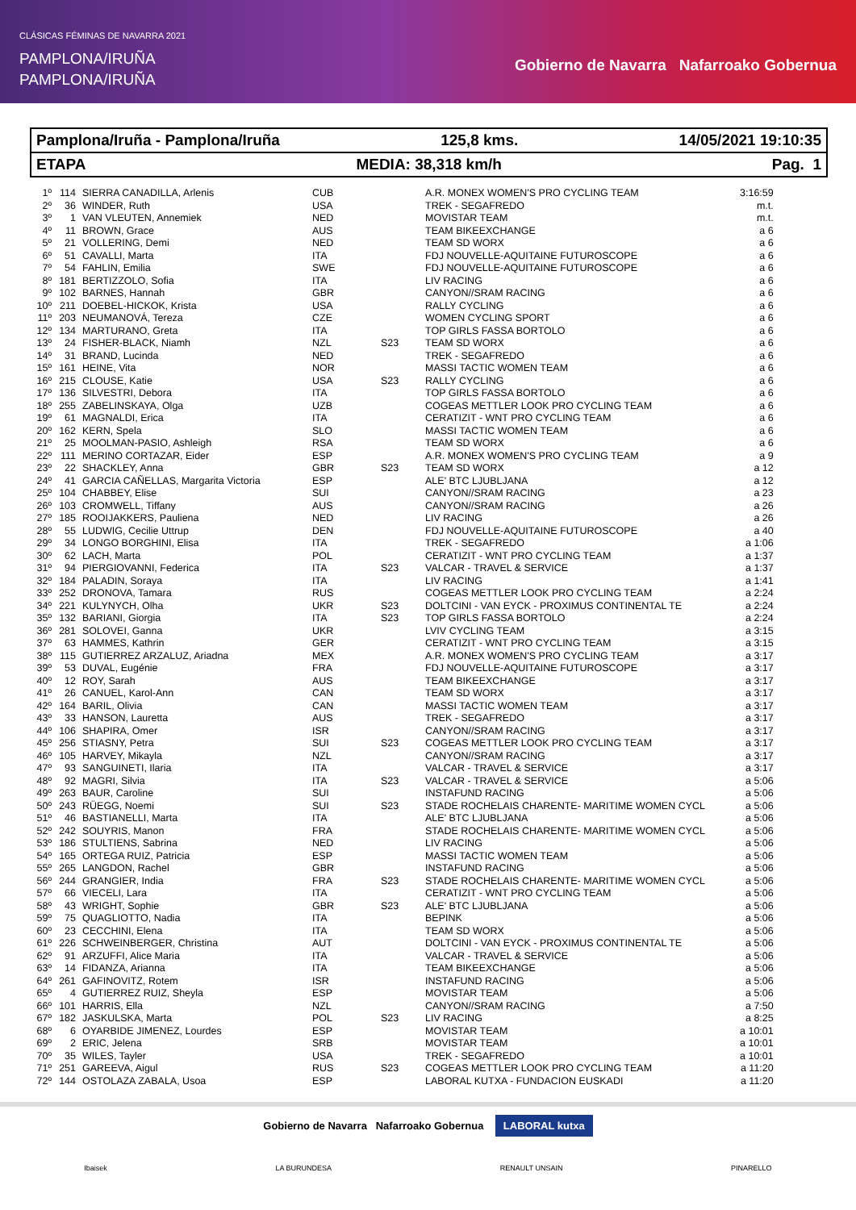CLÁSICAS FÉMINAS DE NAVARRA 2021
PAMPLONA/IRUÑA
PAMPLONA/IRUÑA
Gobierno de Navarra Nafarroako Gobernua
Pamplona/Iruña - Pamplona/Iruña 125,8 kms. 14/05/2021 19:10:35
ETAPA MEDIA: 38,318 km/h Pag. 1
| 1º | 114 | SIERRA CANADILLA, Arlenis | CUB | | A.R. MONEX WOMEN'S PRO CYCLING TEAM | 3:16:59 |
| 2º | 36 | WINDER, Ruth | USA | | TREK - SEGAFREDO | m.t. |
| 3º | 1 | VAN VLEUTEN, Annemiek | NED | | MOVISTAR TEAM | m.t. |
| 4º | 11 | BROWN, Grace | AUS | | TEAM BIKEEXCHANGE | a 6 |
| 5º | 21 | VOLLERING, Demi | NED | | TEAM SD WORX | a 6 |
| 6º | 51 | CAVALLI, Marta | ITA | | FDJ NOUVELLE-AQUITAINE FUTUROSCOPE | a 6 |
| 7º | 54 | FAHLIN, Emilia | SWE | | FDJ NOUVELLE-AQUITAINE FUTUROSCOPE | a 6 |
| 8º | 181 | BERTIZZOLO, Sofia | ITA | | LIV RACING | a 6 |
| 9º | 102 | BARNES, Hannah | GBR | | CANYON//SRAM RACING | a 6 |
| 10º | 211 | DOEBEL-HICKOK, Krista | USA | | RALLY CYCLING | a 6 |
| 11º | 203 | NEUMANOVÁ, Tereza | CZE | | WOMEN CYCLING SPORT | a 6 |
| 12º | 134 | MARTURANO, Greta | ITA | | TOP GIRLS FASSA BORTOLO | a 6 |
| 13º | 24 | FISHER-BLACK, Niamh | NZL | S23 | TEAM SD WORX | a 6 |
| 14º | 31 | BRAND, Lucinda | NED | | TREK - SEGAFREDO | a 6 |
| 15º | 161 | HEINE, Vita | NOR | | MASSI TACTIC WOMEN TEAM | a 6 |
| 16º | 215 | CLOUSE, Katie | USA | S23 | RALLY CYCLING | a 6 |
| 17º | 136 | SILVESTRI, Debora | ITA | | TOP GIRLS FASSA BORTOLO | a 6 |
| 18º | 255 | ZABELINSKAYA, Olga | UZB | | COGEAS METTLER LOOK PRO CYCLING TEAM | a 6 |
| 19º | 61 | MAGNALDI, Erica | ITA | | CERATIZIT - WNT PRO CYCLING TEAM | a 6 |
| 20º | 162 | KERN, Spela | SLO | | MASSI TACTIC WOMEN TEAM | a 6 |
| 21º | 25 | MOOLMAN-PASIO, Ashleigh | RSA | | TEAM SD WORX | a 6 |
| 22º | 111 | MERINO CORTAZAR, Eider | ESP | | A.R. MONEX WOMEN'S PRO CYCLING TEAM | a 9 |
| 23º | 22 | SHACKLEY, Anna | GBR | S23 | TEAM SD WORX | a 12 |
| 24º | 41 | GARCIA CAÑELLAS, Margarita Victoria | ESP | | ALE' BTC LJUBLJANA | a 12 |
| 25º | 104 | CHABBEY, Elise | SUI | | CANYON//SRAM RACING | a 23 |
| 26º | 103 | CROMWELL, Tiffany | AUS | | CANYON//SRAM RACING | a 26 |
| 27º | 185 | ROOIJAKKERS, Pauliena | NED | | LIV RACING | a 26 |
| 28º | 55 | LUDWIG, Cecilie Uttrup | DEN | | FDJ NOUVELLE-AQUITAINE FUTUROSCOPE | a 40 |
| 29º | 34 | LONGO BORGHINI, Elisa | ITA | | TREK - SEGAFREDO | a 1:06 |
| 30º | 62 | LACH, Marta | POL | | CERATIZIT - WNT PRO CYCLING TEAM | a 1:37 |
| 31º | 94 | PIERGIOVANNI, Federica | ITA | S23 | VALCAR - TRAVEL & SERVICE | a 1:37 |
| 32º | 184 | PALADIN, Soraya | ITA | | LIV RACING | a 1:41 |
| 33º | 252 | DRONOVA, Tamara | RUS | | COGEAS METTLER LOOK PRO CYCLING TEAM | a 2:24 |
| 34º | 221 | KULYNYCH, Olha | UKR | S23 | DOLTCINI - VAN EYCK - PROXIMUS CONTINENTAL TE | a 2:24 |
| 35º | 132 | BARIANI, Giorgia | ITA | S23 | TOP GIRLS FASSA BORTOLO | a 2:24 |
| 36º | 281 | SOLOVEI, Ganna | UKR | | LVIV CYCLING TEAM | a 3:15 |
| 37º | 63 | HAMMES, Kathrin | GER | | CERATIZIT - WNT PRO CYCLING TEAM | a 3:15 |
| 38º | 115 | GUTIERREZ ARZALUZ, Ariadna | MEX | | A.R. MONEX WOMEN'S PRO CYCLING TEAM | a 3:17 |
| 39º | 53 | DUVAL, Eugénie | FRA | | FDJ NOUVELLE-AQUITAINE FUTUROSCOPE | a 3:17 |
| 40º | 12 | ROY, Sarah | AUS | | TEAM BIKEEXCHANGE | a 3:17 |
| 41º | 26 | CANUEL, Karol-Ann | CAN | | TEAM SD WORX | a 3:17 |
| 42º | 164 | BARIL, Olivia | CAN | | MASSI TACTIC WOMEN TEAM | a 3:17 |
| 43º | 33 | HANSON, Lauretta | AUS | | TREK - SEGAFREDO | a 3:17 |
| 44º | 106 | SHAPIRA, Omer | ISR | | CANYON//SRAM RACING | a 3:17 |
| 45º | 256 | STIASNY, Petra | SUI | S23 | COGEAS METTLER LOOK PRO CYCLING TEAM | a 3:17 |
| 46º | 105 | HARVEY, Mikayla | NZL | | CANYON//SRAM RACING | a 3:17 |
| 47º | 93 | SANGUINETI, Ilaria | ITA | | VALCAR - TRAVEL & SERVICE | a 3:17 |
| 48º | 92 | MAGRI, Silvia | ITA | S23 | VALCAR - TRAVEL & SERVICE | a 5:06 |
| 49º | 263 | BAUR, Caroline | SUI | | INSTAFUND RACING | a 5:06 |
| 50º | 243 | RÜEGG, Noemi | SUI | S23 | STADE ROCHELAIS CHARENTE- MARITIME WOMEN CYCL | a 5:06 |
| 51º | 46 | BASTIANELLI, Marta | ITA | | ALE' BTC LJUBLJANA | a 5:06 |
| 52º | 242 | SOUYRIS, Manon | FRA | | STADE ROCHELAIS CHARENTE- MARITIME WOMEN CYCL | a 5:06 |
| 53º | 186 | STULTIENS, Sabrina | NED | | LIV RACING | a 5:06 |
| 54º | 165 | ORTEGA RUIZ, Patricia | ESP | | MASSI TACTIC WOMEN TEAM | a 5:06 |
| 55º | 265 | LANGDON, Rachel | GBR | | INSTAFUND RACING | a 5:06 |
| 56º | 244 | GRANGIER, India | FRA | S23 | STADE ROCHELAIS CHARENTE- MARITIME WOMEN CYCL | a 5:06 |
| 57º | 66 | VIECELI, Lara | ITA | | CERATIZIT - WNT PRO CYCLING TEAM | a 5:06 |
| 58º | 43 | WRIGHT, Sophie | GBR | S23 | ALE' BTC LJUBLJANA | a 5:06 |
| 59º | 75 | QUAGLIOTTO, Nadia | ITA | | BEPINK | a 5:06 |
| 60º | 23 | CECCHINI, Elena | ITA | | TEAM SD WORX | a 5:06 |
| 61º | 226 | SCHWEINBERGER, Christina | AUT | | DOLTCINI - VAN EYCK - PROXIMUS CONTINENTAL TE | a 5:06 |
| 62º | 91 | ARZUFFI, Alice Maria | ITA | | VALCAR - TRAVEL & SERVICE | a 5:06 |
| 63º | 14 | FIDANZA, Arianna | ITA | | TEAM BIKEEXCHANGE | a 5:06 |
| 64º | 261 | GAFINOVITZ, Rotem | ISR | | INSTAFUND RACING | a 5:06 |
| 65º | 4 | GUTIERREZ RUIZ, Sheyla | ESP | | MOVISTAR TEAM | a 5:06 |
| 66º | 101 | HARRIS, Ella | NZL | | CANYON//SRAM RACING | a 7:50 |
| 67º | 182 | JASKULSKA, Marta | POL | S23 | LIV RACING | a 8:25 |
| 68º | 6 | OYARBIDE JIMENEZ, Lourdes | ESP | | MOVISTAR TEAM | a 10:01 |
| 69º | 2 | ERIC, Jelena | SRB | | MOVISTAR TEAM | a 10:01 |
| 70º | 35 | WILES, Tayler | USA | | TREK - SEGAFREDO | a 10:01 |
| 71º | 251 | GAREEVA, Aigul | RUS | S23 | COGEAS METTLER LOOK PRO CYCLING TEAM | a 11:20 |
| 72º | 144 | OSTOLAZA ZABALA, Usoa | ESP | | LABORAL KUTXA - FUNDACION EUSKADI | a 11:20 |
Gobierno de Navarra Nafarroako Gobernua LABORAL kutxa
Ibaisek LA BURUNDESA RENAULT UNSAIN PINARELLO